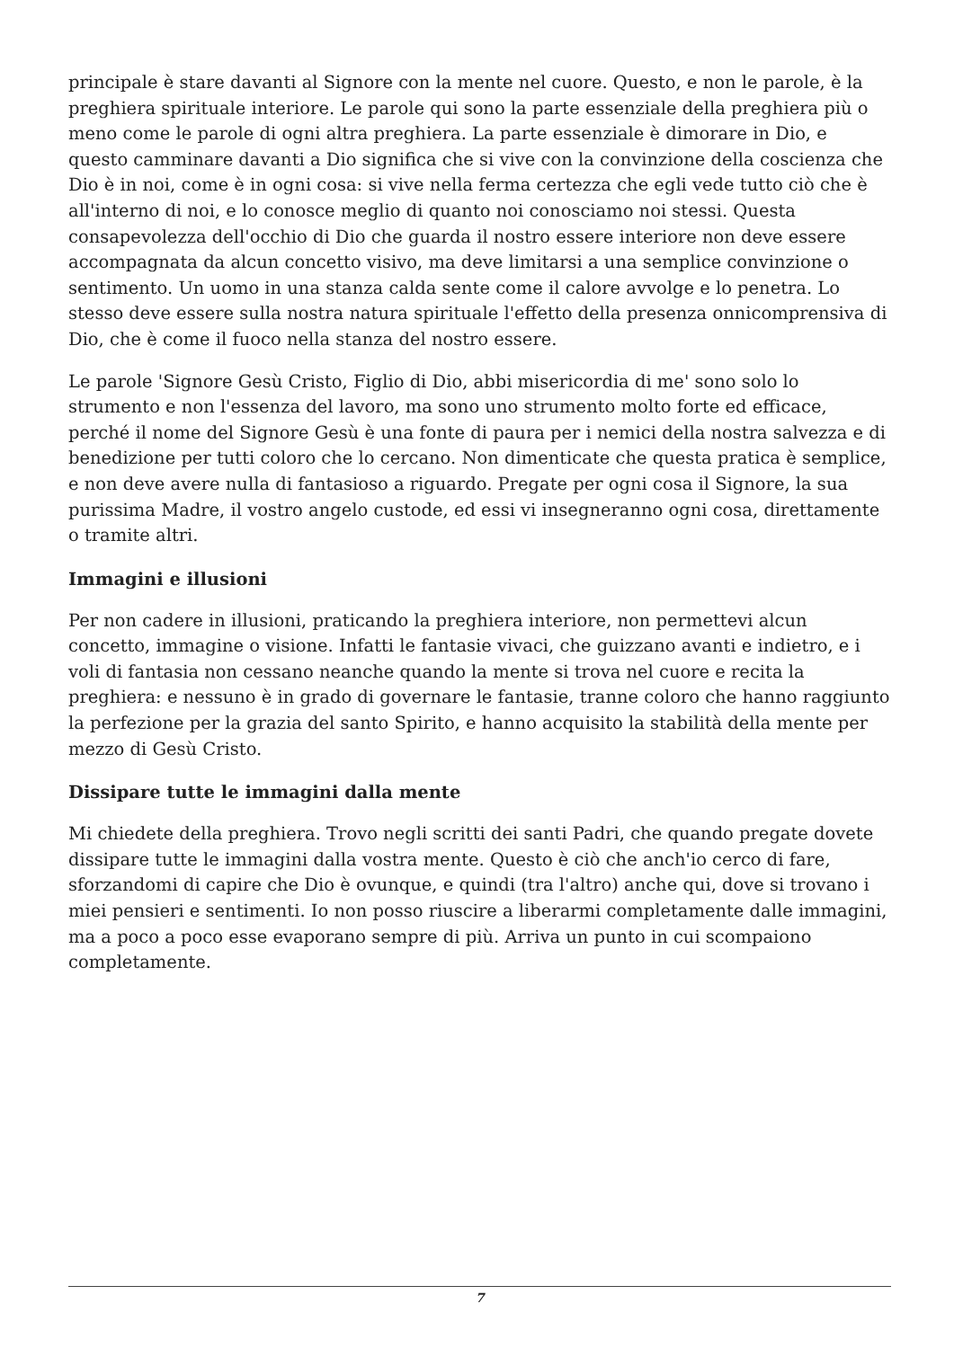principale è stare davanti al Signore con la mente nel cuore. Questo, e non le parole, è la preghiera spirituale interiore. Le parole qui sono la parte essenziale della preghiera più o meno come le parole di ogni altra preghiera. La parte essenziale è dimorare in Dio, e questo camminare davanti a Dio significa che si vive con la convinzione della coscienza che Dio è in noi, come è in ogni cosa: si vive nella ferma certezza che egli vede tutto ciò che è all'interno di noi, e lo conosce meglio di quanto noi conosciamo noi stessi. Questa consapevolezza dell'occhio di Dio che guarda il nostro essere interiore non deve essere accompagnata da alcun concetto visivo, ma deve limitarsi a una semplice convinzione o sentimento. Un uomo in una stanza calda sente come il calore avvolge e lo penetra. Lo stesso deve essere sulla nostra natura spirituale l'effetto della presenza onnicomprensiva di Dio, che è come il fuoco nella stanza del nostro essere.
Le parole 'Signore Gesù Cristo, Figlio di Dio, abbi misericordia di me' sono solo lo strumento e non l'essenza del lavoro, ma sono uno strumento molto forte ed efficace, perché il nome del Signore Gesù è una fonte di paura per i nemici della nostra salvezza e di benedizione per tutti coloro che lo cercano. Non dimenticate che questa pratica è semplice, e non deve avere nulla di fantasioso a riguardo. Pregate per ogni cosa il Signore, la sua purissima Madre, il vostro angelo custode, ed essi vi insegneranno ogni cosa, direttamente o tramite altri.
Immagini e illusioni
Per non cadere in illusioni, praticando la preghiera interiore, non permettevi alcun concetto, immagine o visione. Infatti le fantasie vivaci, che guizzano avanti e indietro, e i voli di fantasia non cessano neanche quando la mente si trova nel cuore e recita la preghiera: e nessuno è in grado di governare le fantasie, tranne coloro che hanno raggiunto la perfezione per la grazia del santo Spirito, e hanno acquisito la stabilità della mente per mezzo di Gesù Cristo.
Dissipare tutte le immagini dalla mente
Mi chiedete della preghiera. Trovo negli scritti dei santi Padri, che quando pregate dovete dissipare tutte le immagini dalla vostra mente. Questo è ciò che anch'io cerco di fare, sforzandomi di capire che Dio è ovunque, e quindi (tra l'altro) anche qui, dove si trovano i miei pensieri e sentimenti. Io non posso riuscire a liberarmi completamente dalle immagini, ma a poco a poco esse evaporano sempre di più. Arriva un punto in cui scompaiono completamente.
7